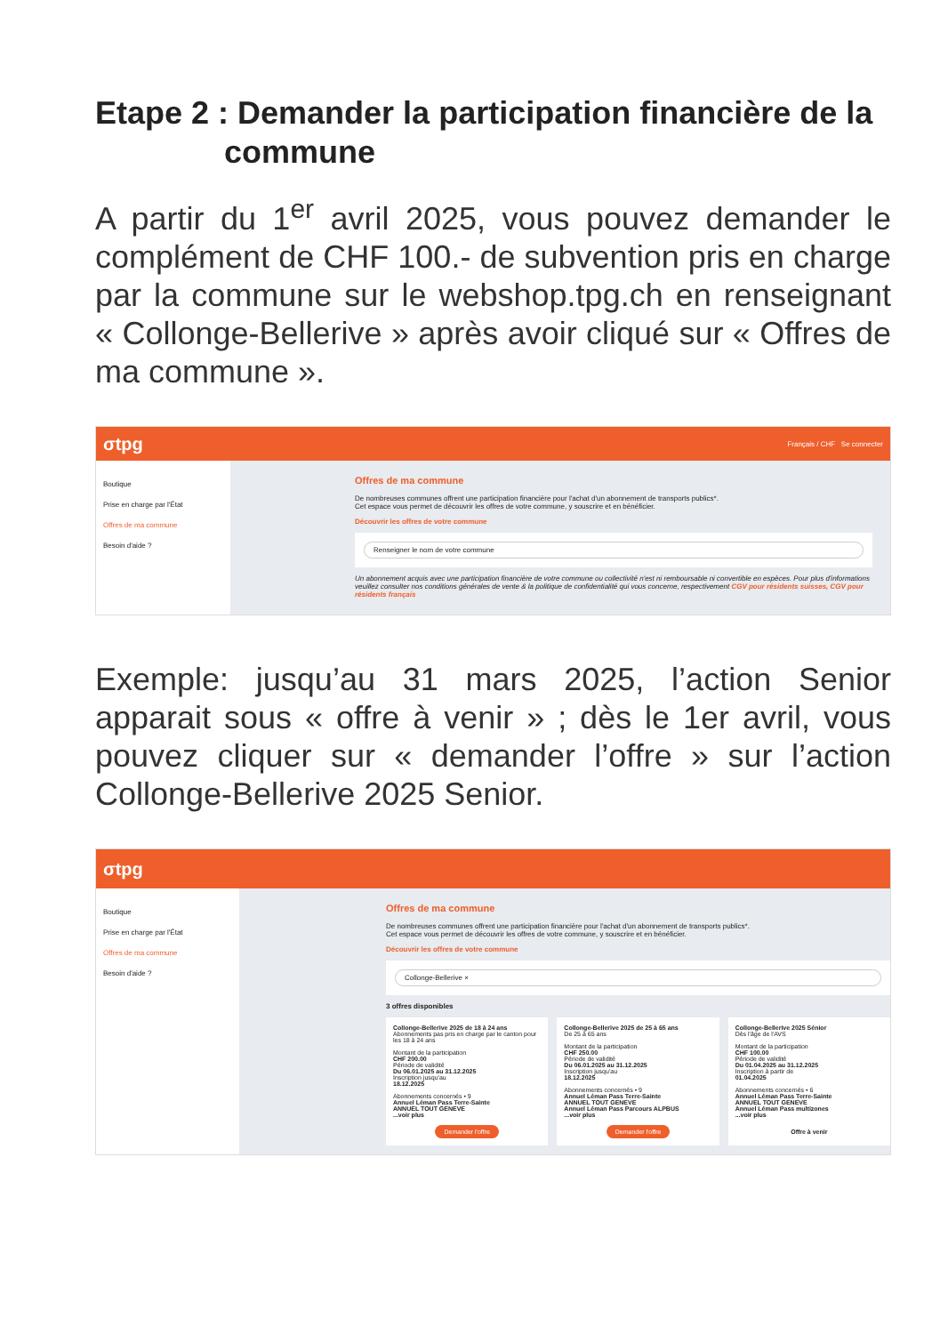Etape 2 : Demander la participation financière de la
commune
A partir du 1<sup>er</sup> avril 2025, vous pouvez demander le complément de CHF 100.- de subvention pris en charge par la commune sur le webshop.tpg.ch en renseignant « Collonge-Bellerive » après avoir cliqué sur « Offres de ma commune ».
σtpg Français / CHF Se connecter
Boutique
Prise en charge par l'État
Offres de ma commune
Besoin d'aide ?
Offres de ma commune
De nombreuses communes offrent une participation financière pour l'achat d'un abonnement de transports publics*.
Cet espace vous permet de découvrir les offres de votre commune, y souscrire et en bénéficier.
Découvrir les offres de votre commune
Renseigner le nom de votre commune
Un abonnement acquis avec une participation financière de votre commune ou collectivité n'est ni remboursable ni convertible en espèces. Pour plus d'informations veuillez consulter nos conditions générales de vente & la politique de confidentialité qui vous concerne, respectivement CGV pour résidents suisses, CGV pour résidents français
Exemple: jusqu’au 31 mars 2025, l’action Senior apparait sous « offre à venir » ; dès le 1er avril, vous pouvez cliquer sur « demander l’offre » sur l’action Collonge-Bellerive 2025 Senior.
σtpg
Boutique
Prise en charge par l'État
Offres de ma commune
Besoin d'aide ?
Offres de ma commune
De nombreuses communes offrent une participation financière pour l'achat d'un abonnement de transports publics*.
Cet espace vous permet de découvrir les offres de votre commune, y souscrire et en bénéficier.
Découvrir les offres de votre commune
Collonge-Bellerive ×
3 offres disponibles
Collonge-Bellerive 2025 de 18 à 24 ans
Abonnements pas pris en charge par le canton pour les 18 à 24 ans
Montant de la participation
CHF 200.00
Période de validité
Du 06.01.2025 au 31.12.2025
Inscription jusqu'au
18.12.2025
Abonnements concernés • 9
Annuel Léman Pass Terre-Sainte
ANNUEL TOUT GENEVE
...voir plus
Demander l'offre
Collonge-Bellerive 2025 de 25 à 65 ans
De 25 à 65 ans
Montant de la participation
CHF 250.00
Période de validité
Du 06.01.2025 au 31.12.2025
Inscription jusqu'au
18.12.2025
Abonnements concernés • 9
Annuel Léman Pass Terre-Sainte
ANNUEL TOUT GENEVE
Annuel Léman Pass Parcours ALPBUS
...voir plus
Demander l'offre
Collonge-Bellerive 2025 Sénior
Dès l'âge de l'AVS
Montant de la participation
CHF 100.00
Période de validité
Du 01.04.2025 au 31.12.2025
Inscription à partir de
01.04.2025
Abonnements concernés • 6
Annuel Léman Pass Terre-Sainte
ANNUEL TOUT GENEVE
Annuel Léman Pass multizones
...voir plus
Offre à venir